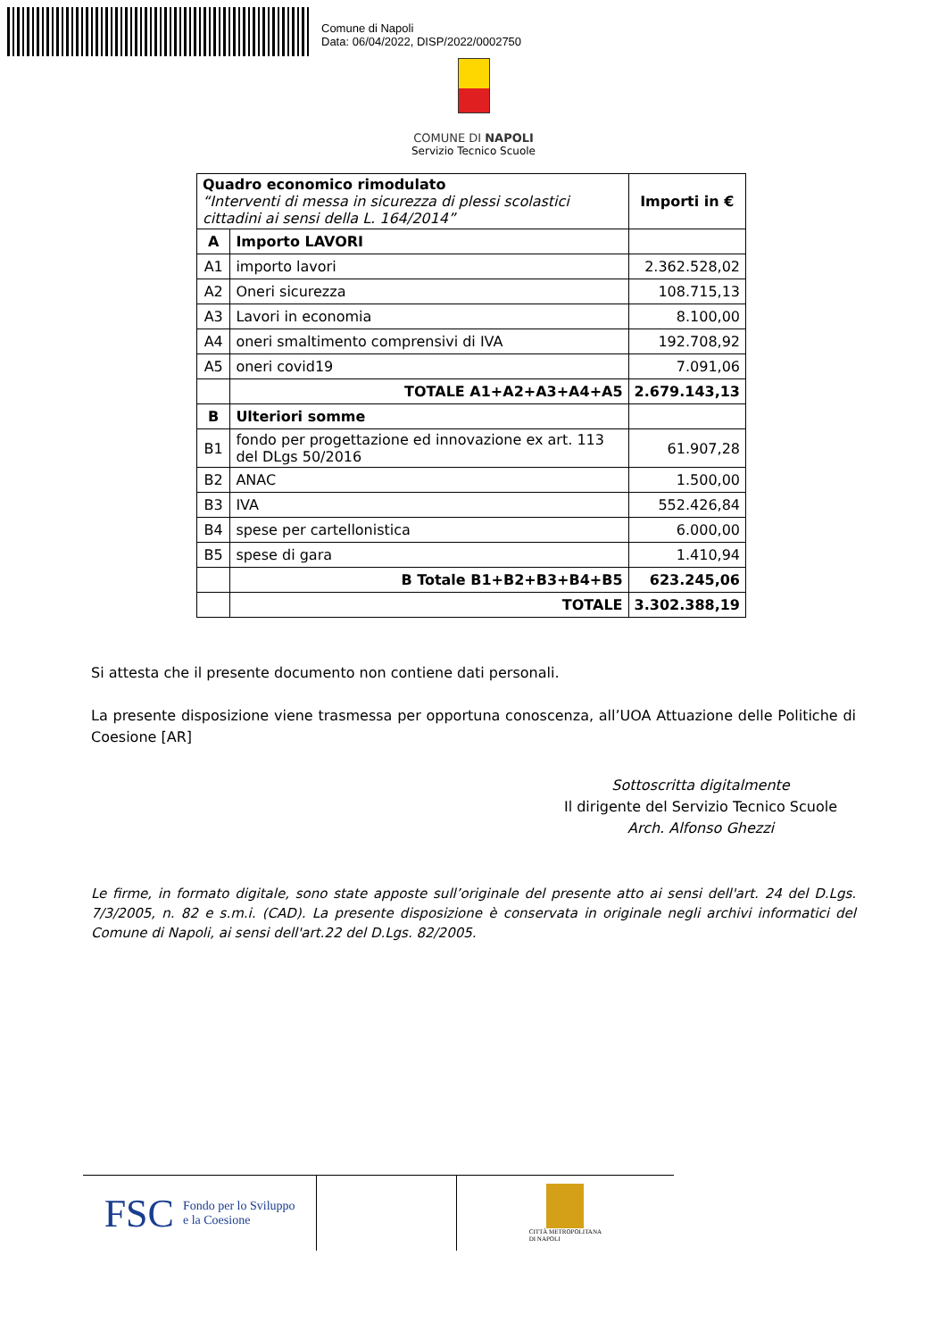Comune di Napoli
Data: 06/04/2022, DISP/2022/0002750
COMUNE DI NAPOLI
Servizio Tecnico Scuole
| Quadro economico rimodulato “Interventi di messa in sicurezza di plessi scolastici cittadini ai sensi della L. 164/2014” | | Importi in € |
| A | Importo LAVORI | |
| A1 | importo lavori | 2.362.528,02 |
| A2 | Oneri sicurezza | 108.715,13 |
| A3 | Lavori in economia | 8.100,00 |
| A4 | oneri smaltimento comprensivi di IVA | 192.708,92 |
| A5 | oneri covid19 | 7.091,06 |
| | TOTALE A1+A2+A3+A4+A5 | 2.679.143,13 |
| B | Ulteriori somme | |
| B1 | fondo per progettazione ed innovazione ex art. 113 del DLgs 50/2016 | 61.907,28 |
| B2 | ANAC | 1.500,00 |
| B3 | IVA | 552.426,84 |
| B4 | spese per cartellonistica | 6.000,00 |
| B5 | spese di gara | 1.410,94 |
| | B Totale B1+B2+B3+B4+B5 | 623.245,06 |
| | TOTALE | 3.302.388,19 |
Si attesta che il presente documento non contiene dati personali.
La presente disposizione viene trasmessa per opportuna conoscenza, all’UOA Attuazione delle Politiche di Coesione [AR]
Sottoscritta digitalmente
Il dirigente del Servizio Tecnico Scuole
Arch. Alfonso Ghezzi
Le firme, in formato digitale, sono state apposte sull’originale del presente atto ai sensi dell'art. 24 del D.Lgs. 7/3/2005, n. 82 e s.m.i. (CAD). La presente disposizione è conservata in originale negli archivi informatici del Comune di Napoli, ai sensi dell'art.22 del D.Lgs. 82/2005.
FSC Fondo per lo Sviluppo
e la Coesione
CITTÀ METROPOLITANA
DI NAPOLI